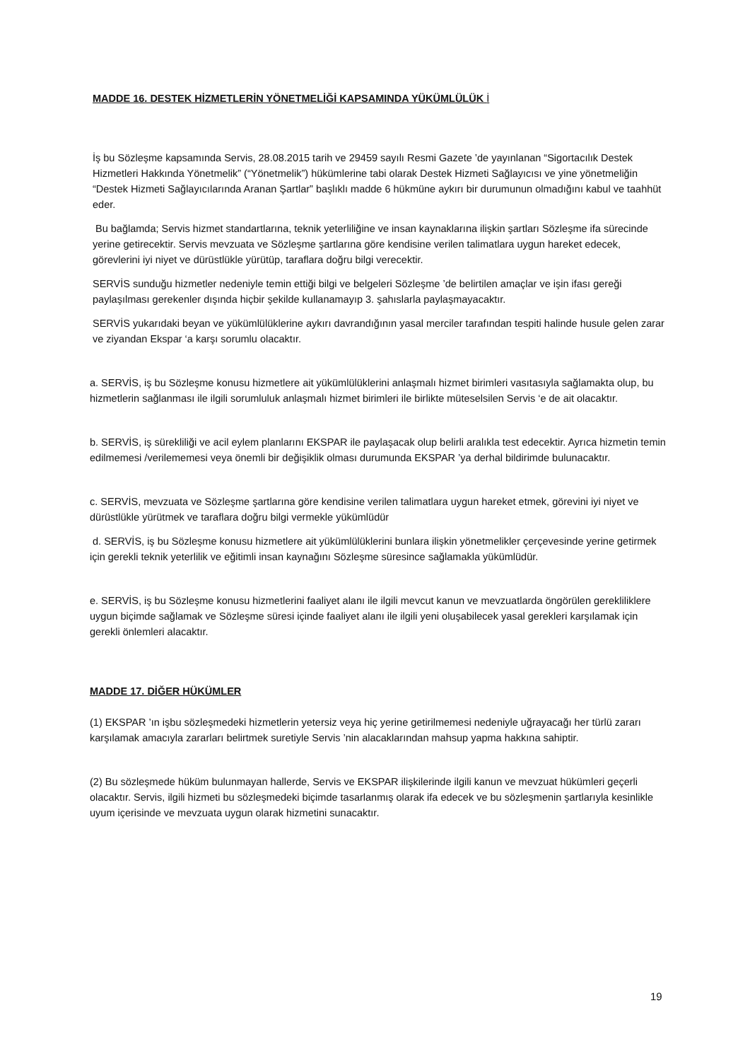MADDE 16. DESTEK HİZMETLERİN YÖNETMELİĞİ KAPSAMINDA YÜKÜMLÜLÜK İ
İş bu Sözleşme kapsamında Servis, 28.08.2015 tarih ve 29459 sayılı Resmi Gazete ’de yayınlanan “Sigortacılık Destek Hizmetleri Hakkında Yönetmelik” (“Yönetmelik”) hükümlerine tabi olarak Destek Hizmeti Sağlayıcısı ve yine yönetmeliğin “Destek Hizmeti Sağlayıcılarında Aranan Şartlar” başlıklı madde 6 hükmüne aykırı bir durumunun olmadığını kabul ve taahhüt eder.
Bu bağlamda; Servis hizmet standartlarına, teknik yeterliliğine ve insan kaynaklarına ilişkin şartları Sözleşme ifa sürecinde yerine getirecektir. Servis mevzuata ve Sözleşme şartlarına göre kendisine verilen talimatlara uygun hareket edecek, görevlerini iyi niyet ve dürüstlükle yürütüp, taraflara doğru bilgi verecektir.
SERVİS sunduğu hizmetler nedeniyle temin ettiği bilgi ve belgeleri Sözleşme ’de belirtilen amaçlar ve işin ifası gereği paylaşılması gerekenler dışında hiçbir şekilde kullanamayıp 3. şahıslarla paylaşmayacaktır.
SERVİS yukarıdaki beyan ve yükümlülüklerine aykırı davrandığının yasal merciler tarafından tespiti halinde husule gelen zarar ve ziyandan Ekspar ‘a karşı sorumlu olacaktır.
a. SERVİS, iş bu Sözleşme konusu hizmetlere ait yükümlülüklerini anlaşmalı hizmet birimleri vasıtasıyla sağlamakta olup, bu hizmetlerin sağlanması ile ilgili sorumluluk anlaşmalı hizmet birimleri ile birlikte müteselsilen Servis ‘e de ait olacaktır.
b. SERVİS, iş sürekliliği ve acil eylem planlarını EKSPAR ile paylaşacak olup belirli aralıkla test edecektir. Ayrıca hizmetin temin edilmemesi /verilememesi veya önemli bir değişiklik olması durumunda EKSPAR ’ya derhal bildirimde bulunacaktır.
c. SERVİS, mevzuata ve Sözleşme şartlarına göre kendisine verilen talimatlara uygun hareket etmek, görevini iyi niyet ve dürüstlükle yürütmek ve taraflara doğru bilgi vermekle yükümlüdür
d. SERVİS, iş bu Sözleşme konusu hizmetlere ait yükümlülüklerini bunlara ilişkin yönetmelikler çerçevesinde yerine getirmek için gerekli teknik yeterlilik ve eğitimli insan kaynağını Sözleşme süresince sağlamakla yükümlüdür.
e. SERVİS, iş bu Sözleşme konusu hizmetlerini faaliyet alanı ile ilgili mevcut kanun ve mevzuatlarda öngörülen gerekliliklere uygun biçimde sağlamak ve Sözleşme süresi içinde faaliyet alanı ile ilgili yeni oluşabilecek yasal gerekleri karşılamak için gerekli önlemleri alacaktır.
MADDE 17. DİĞER HÜKÜMLER
(1) EKSPAR ’ın işbu sözleşmedeki hizmetlerin yetersiz veya hiç yerine getirilmemesi nedeniyle uğrayacağı her türlü zararı karşılamak amacıyla zararları belirtmek suretiyle Servis ’nin alacaklarından mahsup yapma hakkına sahiptir.
(2) Bu sözleşmede hüküm bulunmayan hallerde, Servis ve EKSPAR ilişkilerinde ilgili kanun ve mevzuat hükümleri geçerli olacaktır. Servis, ilgili hizmeti bu sözleşmedeki biçimde tasarlanmış olarak ifa edecek ve bu sözleşmenin şartlarıyla kesinlikle uyum içerisinde ve mevzuata uygun olarak hizmetini sunacaktır.
19